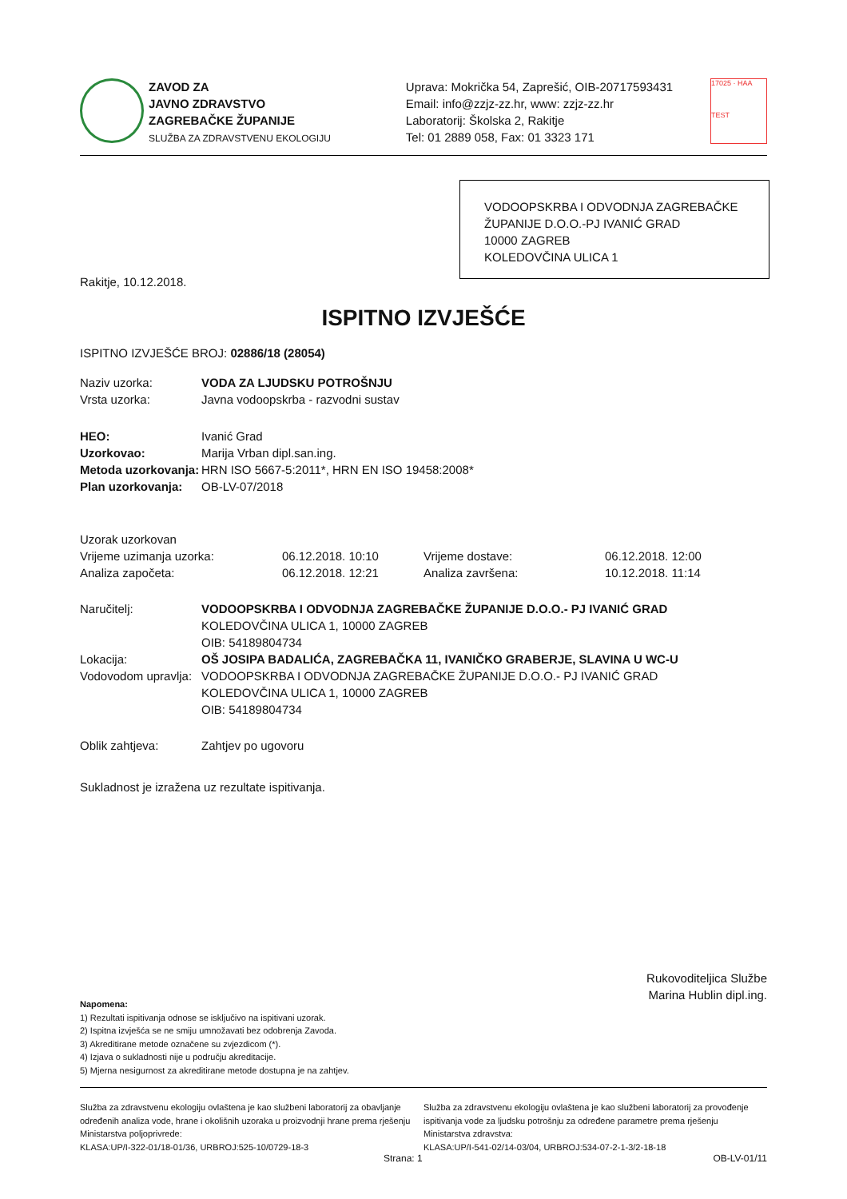ZAVOD ZA
JAVNO ZDRAVSTVO
ZAGREBAČKE ŽUPANIJE
SLUŽBA ZA ZDRAVSTVENU EKOLOGIJU
Uprava: Mokrička 54, Zaprešić, OIB-20717593431
Email: info@zzjz-zz.hr, www: zzjz-zz.hr
Laboratorij: Školska 2, Rakitje
Tel: 01 2889 058, Fax: 01 3323 171
17025 · HAA
TEST
VODOOPSKRBA I ODVODNJA ZAGREBAČKE ŽUPANIJE D.O.O.-PJ IVANIĆ GRAD
10000 ZAGREB
KOLEDOVČINA ULICA 1
Rakitje, 10.12.2018.
ISPITNO IZVJEŠĆE
ISPITNO IZVJEŠĆE BROJ: 02886/18 (28054)
| Naziv uzorka: | VODA ZA LJUDSKU POTROŠNJU |
| Vrsta uzorka: | Javna vodoopskrba - razvodni sustav |
| HEO: | Ivanić Grad |
| Uzorkovao: | Marija Vrban dipl.san.ing. |
| Metoda uzorkovanja: | HRN ISO 5667-5:2011*, HRN EN ISO 19458:2008* |
| Plan uzorkovanja: | OB-LV-07/2018 |
| Uzorak uzorkovan | | | |
| Vrijeme uzimanja uzorka: | 06.12.2018. 10:10 | Vrijeme dostave: | 06.12.2018. 12:00 |
| Analiza započeta: | 06.12.2018. 12:21 | Analiza završena: | 10.12.2018. 11:14 |
| Naručitelj: | VODOOPSKRBA I ODVODNJA ZAGREBAČKE ŽUPANIJE D.O.O.- PJ IVANIĆ GRAD KOLEDOVČINA ULICA 1, 10000 ZAGREB OIB: 54189804734 |
| Lokacija: | OŠ JOSIPA BADALIĆA, ZAGREBAČKA 11, IVANIČKO GRABERJE, SLAVINA U WC-U |
| Vodovodom upravlja: | VODOOPSKRBA I ODVODNJA ZAGREBAČKE ŽUPANIJE D.O.O.- PJ IVANIĆ GRAD KOLEDOVČINA ULICA 1, 10000 ZAGREB OIB: 54189804734 |
| Oblik zahtjeva: | Zahtjev po ugovoru |
Sukladnost je izražena uz rezultate ispitivanja.
Rukovoditeljica Službe
Marina Hublin dipl.ing.
Napomena:
1) Rezultati ispitivanja odnose se isključivo na ispitivani uzorak.
2) Ispitna izvješća se ne smiju umnožavati bez odobrenja Zavoda.
3) Akreditirane metode označene su zvjezdicom (*).
4) Izjava o sukladnosti nije u području akreditacije.
5) Mjerna nesigurnost za akreditirane metode dostupna je na zahtjev.
Služba za zdravstvenu ekologiju ovlaštena je kao službeni laboratorij za obavljanje određenih analiza vode, hrane i okolišnih uzoraka u proizvodnji hrane prema rješenju Ministarstva poljoprivrede:
KLASA:UP/I-322-01/18-01/36, URBROJ:525-10/0729-18-3
Služba za zdravstvenu ekologiju ovlaštena je kao službeni laboratorij za provođenje ispitivanja vode za ljudsku potrošnju za određene parametre prema rješenju Ministarstva zdravstva:
KLASA:UP/I-541-02/14-03/04, URBROJ:534-07-2-1-3/2-18-18
Strana: 1 OB-LV-01/11